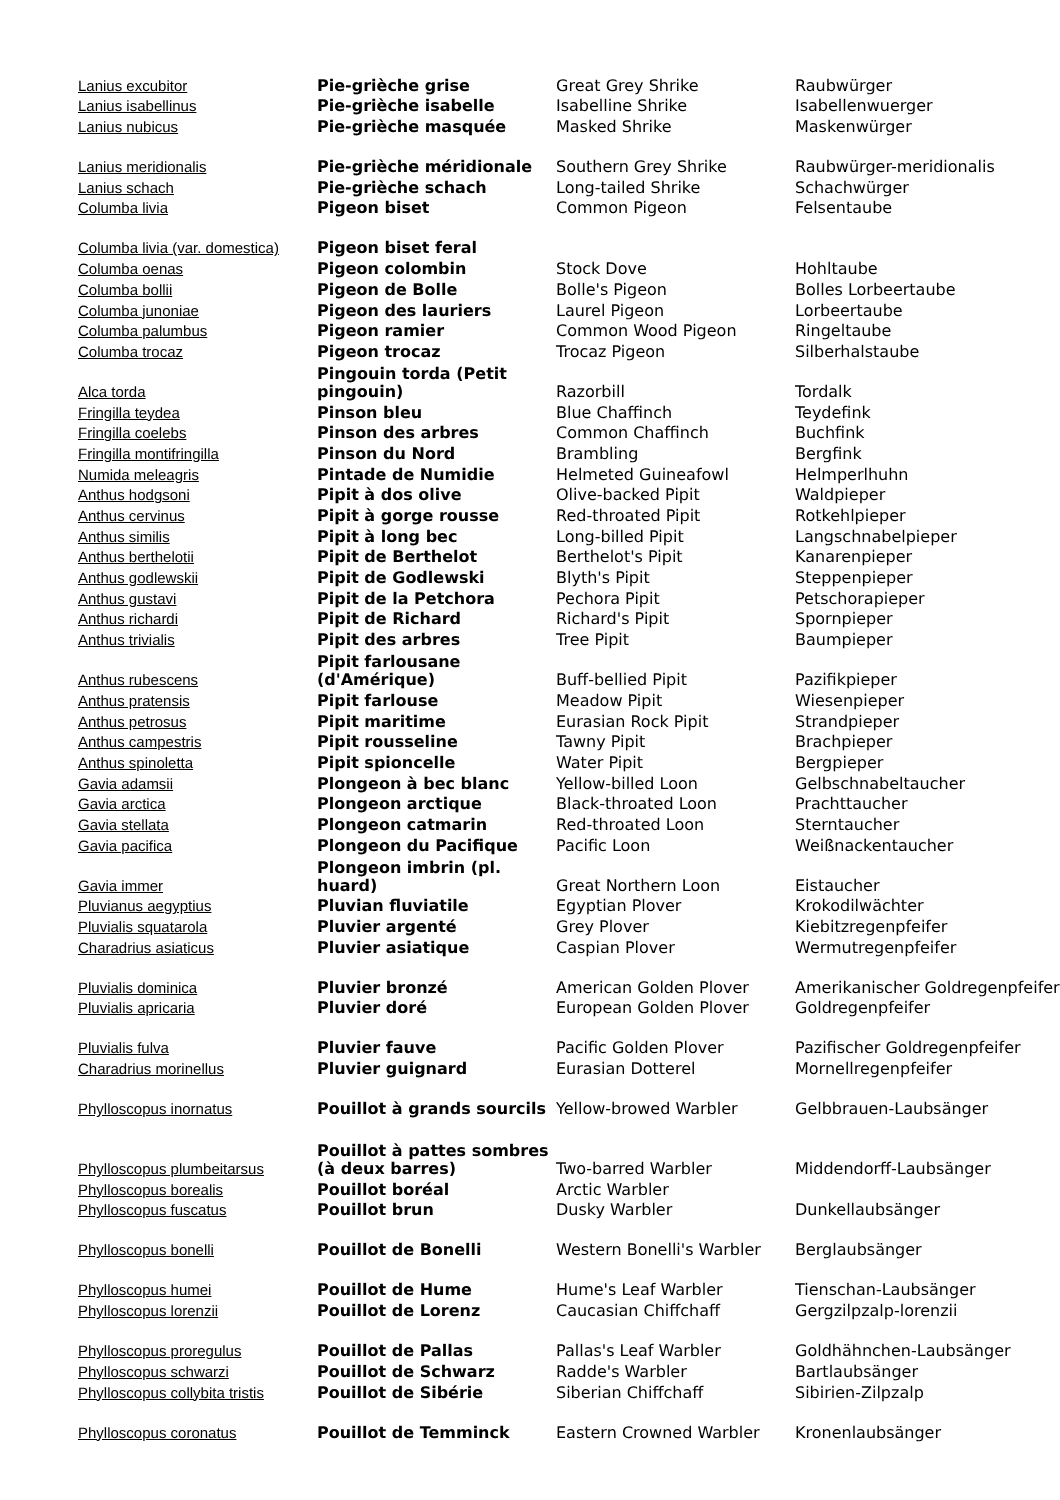| Lanius excubitor | Pie-grièche grise | Great Grey Shrike | Raubwürger |
| Lanius isabellinus | Pie-grièche isabelle | Isabelline Shrike | Isabellenwuerger |
| Lanius nubicus | Pie-grièche masquée | Masked Shrike | Maskenwürger |
| Lanius meridionalis | Pie-grièche méridionale | Southern Grey Shrike | Raubwürger-meridionalis |
| Lanius schach | Pie-grièche schach | Long-tailed Shrike | Schachwürger |
| Columba livia | Pigeon biset | Common Pigeon | Felsentaube |
| Columba livia (var. domestica) | Pigeon biset feral | | |
| Columba oenas | Pigeon colombin | Stock Dove | Hohltaube |
| Columba bollii | Pigeon de Bolle | Bolle's Pigeon | Bolles Lorbeertaube |
| Columba junoniae | Pigeon des lauriers | Laurel Pigeon | Lorbeertaube |
| Columba palumbus | Pigeon ramier | Common Wood Pigeon | Ringeltaube |
| Columba trocaz | Pigeon trocaz | Trocaz Pigeon | Silberhalstaube |
| Alca torda | Pingouin torda (Petit pingouin) | Razorbill | Tordalk |
| Fringilla teydea | Pinson bleu | Blue Chaffinch | Teydefink |
| Fringilla coelebs | Pinson des arbres | Common Chaffinch | Buchfink |
| Fringilla montifringilla | Pinson du Nord | Brambling | Bergfink |
| Numida meleagris | Pintade de Numidie | Helmeted Guineafowl | Helmperlhuhn |
| Anthus hodgsoni | Pipit à dos olive | Olive-backed Pipit | Waldpieper |
| Anthus cervinus | Pipit à gorge rousse | Red-throated Pipit | Rotkehlpieper |
| Anthus similis | Pipit à long bec | Long-billed Pipit | Langschnabelpieper |
| Anthus berthelotii | Pipit de Berthelot | Berthelot's Pipit | Kanarenpieper |
| Anthus godlewskii | Pipit de Godlewski | Blyth's Pipit | Steppenpieper |
| Anthus gustavi | Pipit de la Petchora | Pechora Pipit | Petschorapieper |
| Anthus richardi | Pipit de Richard | Richard's Pipit | Spornpieper |
| Anthus trivialis | Pipit des arbres | Tree Pipit | Baumpieper |
| Anthus rubescens | Pipit farlousane (d'Amérique) | Buff-bellied Pipit | Pazifikpieper |
| Anthus pratensis | Pipit farlouse | Meadow Pipit | Wiesenpieper |
| Anthus petrosus | Pipit maritime | Eurasian Rock Pipit | Strandpieper |
| Anthus campestris | Pipit rousseline | Tawny Pipit | Brachpieper |
| Anthus spinoletta | Pipit spioncelle | Water Pipit | Bergpieper |
| Gavia adamsii | Plongeon à bec blanc | Yellow-billed Loon | Gelbschnabeltaucher |
| Gavia arctica | Plongeon arctique | Black-throated Loon | Prachttaucher |
| Gavia stellata | Plongeon catmarin | Red-throated Loon | Sterntaucher |
| Gavia pacifica | Plongeon du Pacifique | Pacific Loon | Weißnackentaucher |
| Gavia immer | Plongeon imbrin (pl. huard) | Great Northern Loon | Eistaucher |
| Pluvianus aegyptius | Pluvian fluviatile | Egyptian Plover | Krokodilwächter |
| Pluvialis squatarola | Pluvier argenté | Grey Plover | Kiebitzregenpfeifer |
| Charadrius asiaticus | Pluvier asiatique | Caspian Plover | Wermutregenpfeifer |
| Pluvialis dominica | Pluvier bronzé | American Golden Plover | Amerikanischer Goldregenpfeifer |
| Pluvialis apricaria | Pluvier doré | European Golden Plover | Goldregenpfeifer |
| Pluvialis fulva | Pluvier fauve | Pacific Golden Plover | Pazifischer Goldregenpfeifer |
| Charadrius morinellus | Pluvier guignard | Eurasian Dotterel | Mornellregenpfeifer |
| Phylloscopus inornatus | Pouillot à grands sourcils | Yellow-browed Warbler | Gelbbrauen-Laubsänger |
| Phylloscopus plumbeitarsus | Pouillot à pattes sombres (à deux barres) | Two-barred Warbler | Middendorff-Laubsänger |
| Phylloscopus borealis | Pouillot boréal | Arctic Warbler | |
| Phylloscopus fuscatus | Pouillot brun | Dusky Warbler | Dunkellaubsänger |
| Phylloscopus bonelli | Pouillot de Bonelli | Western Bonelli's Warbler | Berglaubsänger |
| Phylloscopus humei | Pouillot de Hume | Hume's Leaf Warbler | Tienschan-Laubsänger |
| Phylloscopus lorenzii | Pouillot de Lorenz | Caucasian Chiffchaff | Gergzilpzalp-lorenzii |
| Phylloscopus proregulus | Pouillot de Pallas | Pallas's Leaf Warbler | Goldhähnchen-Laubsänger |
| Phylloscopus schwarzi | Pouillot de Schwarz | Radde's Warbler | Bartlaubsänger |
| Phylloscopus collybita tristis | Pouillot de Sibérie | Siberian Chiffchaff | Sibirien-Zilpzalp |
| Phylloscopus coronatus | Pouillot de Temminck | Eastern Crowned Warbler | Kronenlaubsänger |